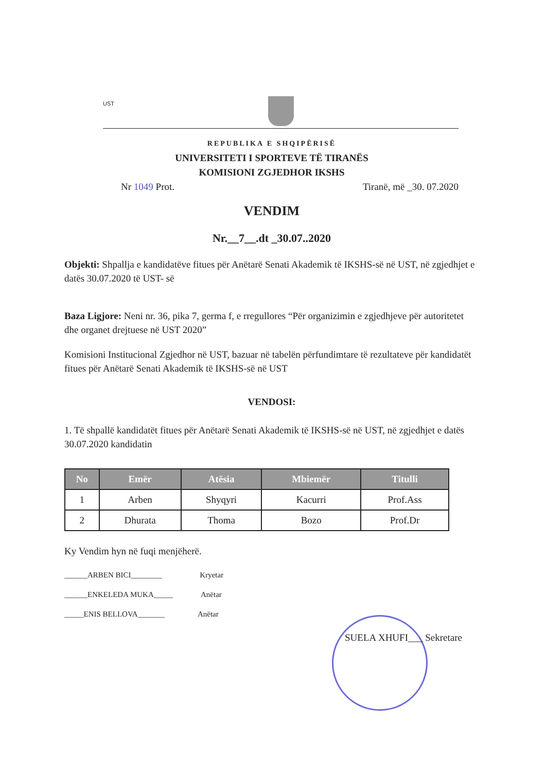UST
REPUBLIKA E SHQIPËRISË
UNIVERSITETI I SPORTEVE TË TIRANËS
KOMISIONI ZGJEDHOR IKSHS
Nr 1049 Prot. Tiranë, më _30. 07.2020
VENDIM
Nr.__7__.dt _30.07..2020
Objekti: Shpallja e kandidatëve fitues për Anëtarë Senati Akademik të IKSHS-së në UST, në zgjedhjet e datës 30.07.2020 të UST- së
Baza Ligjore: Neni nr. 36, pika 7, germa f, e rregullores “Për organizimin e zgjedhjeve për autoritetet dhe organet drejtuese në UST 2020”
Komisioni Institucional Zgjedhor në UST, bazuar në tabelën përfundimtare të rezultateve për kandidatët fitues për Anëtarë Senati Akademik të IKSHS-së në UST
VENDOSI:
1. Të shpallë kandidatët fitues për Anëtarë Senati Akademik të IKSHS-së në UST, në zgjedhjet e datës 30.07.2020 kandidatin
| No | Emër | Atësia | Mbiemër | Titulli |
| --- | --- | --- | --- | --- |
| 1 | Arben | Shyqyri | Kacurri | Prof.Ass |
| 2 | Dhurata | Thoma | Bozo | Prof.Dr |
Ky Vendim hyn në fuqi menjëherë.
______ARBEN BICI________ Kryetar
______ENKELEDA MUKA_____ Anëtar
_____ENIS BELLOVA_______ Anëtar
SUELA XHUFI___ Sekretare